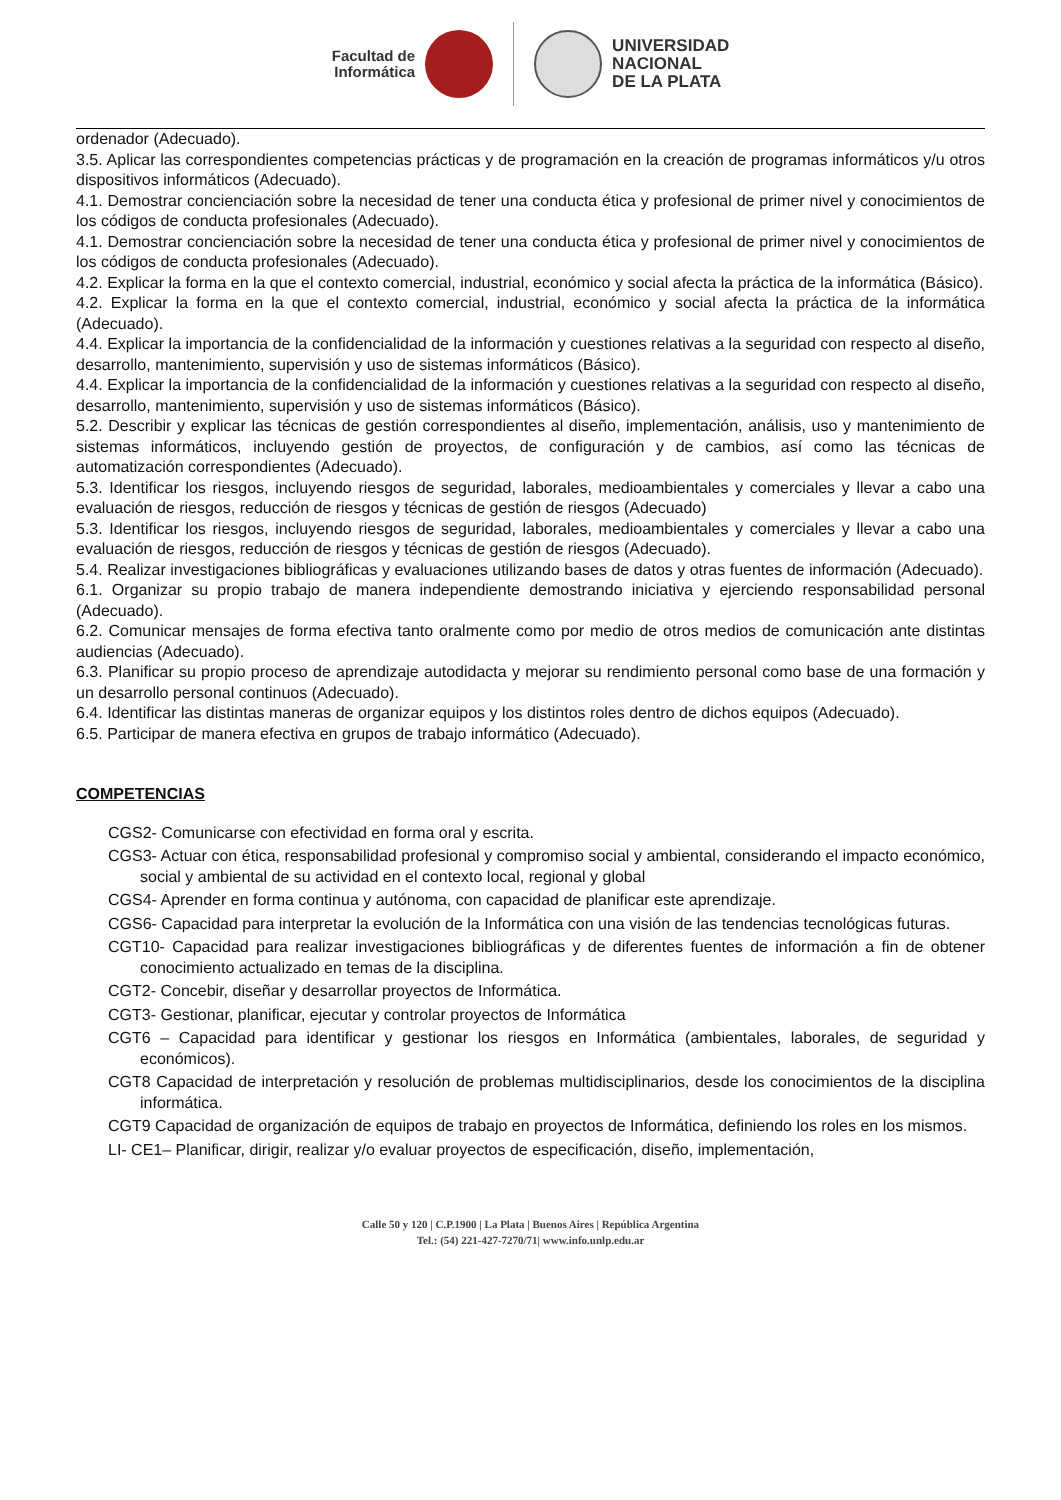Facultad de
Informática
UNIVERSIDAD
NACIONAL
DE LA PLATA
ordenador (Adecuado).
3.5. Aplicar las correspondientes competencias prácticas y de programación en la creación de programas informáticos y/u otros dispositivos informáticos (Adecuado).
4.1. Demostrar concienciación sobre la necesidad de tener una conducta ética y profesional de primer nivel y conocimientos de los códigos de conducta profesionales (Adecuado).
4.1. Demostrar concienciación sobre la necesidad de tener una conducta ética y profesional de primer nivel y conocimientos de los códigos de conducta profesionales (Adecuado).
4.2. Explicar la forma en la que el contexto comercial, industrial, económico y social afecta la práctica de la informática (Básico).
4.2. Explicar la forma en la que el contexto comercial, industrial, económico y social afecta la práctica de la informática (Adecuado).
4.4. Explicar la importancia de la confidencialidad de la información y cuestiones relativas a la seguridad con respecto al diseño, desarrollo, mantenimiento, supervisión y uso de sistemas informáticos (Básico).
4.4. Explicar la importancia de la confidencialidad de la información y cuestiones relativas a la seguridad con respecto al diseño, desarrollo, mantenimiento, supervisión y uso de sistemas informáticos (Básico).
5.2. Describir y explicar las técnicas de gestión correspondientes al diseño, implementación, análisis, uso y mantenimiento de sistemas informáticos, incluyendo gestión de proyectos, de configuración y de cambios, así como las técnicas de automatización correspondientes (Adecuado).
5.3. Identificar los riesgos, incluyendo riesgos de seguridad, laborales, medioambientales y comerciales y llevar a cabo una evaluación de riesgos, reducción de riesgos y técnicas de gestión de riesgos (Adecuado)
5.3. Identificar los riesgos, incluyendo riesgos de seguridad, laborales, medioambientales y comerciales y llevar a cabo una evaluación de riesgos, reducción de riesgos y técnicas de gestión de riesgos (Adecuado).
5.4. Realizar investigaciones bibliográficas y evaluaciones utilizando bases de datos y otras fuentes de información (Adecuado).
6.1. Organizar su propio trabajo de manera independiente demostrando iniciativa y ejerciendo responsabilidad personal (Adecuado).
6.2. Comunicar mensajes de forma efectiva tanto oralmente como por medio de otros medios de comunicación ante distintas audiencias (Adecuado).
6.3. Planificar su propio proceso de aprendizaje autodidacta y mejorar su rendimiento personal como base de una formación y un desarrollo personal continuos (Adecuado).
6.4. Identificar las distintas maneras de organizar equipos y los distintos roles dentro de dichos equipos (Adecuado).
6.5. Participar de manera efectiva en grupos de trabajo informático (Adecuado).
COMPETENCIAS
CGS2- Comunicarse con efectividad en forma oral y escrita.
CGS3- Actuar con ética, responsabilidad profesional y compromiso social y ambiental, considerando el impacto económico, social y ambiental de su actividad en el contexto local, regional y global
CGS4- Aprender en forma continua y autónoma, con capacidad de planificar este aprendizaje.
CGS6- Capacidad para interpretar la evolución de la Informática con una visión de las tendencias tecnológicas futuras.
CGT10- Capacidad para realizar investigaciones bibliográficas y de diferentes fuentes de información a fin de obtener conocimiento actualizado en temas de la disciplina.
CGT2- Concebir, diseñar y desarrollar proyectos de Informática.
CGT3- Gestionar, planificar, ejecutar y controlar proyectos de Informática
CGT6 – Capacidad para identificar y gestionar los riesgos en Informática (ambientales, laborales, de seguridad y económicos).
CGT8 Capacidad de interpretación y resolución de problemas multidisciplinarios, desde los conocimientos de la disciplina informática.
CGT9 Capacidad de organización de equipos de trabajo en proyectos de Informática, definiendo los roles en los mismos.
LI- CE1– Planificar, dirigir, realizar y/o evaluar proyectos de especificación, diseño, implementación,
Calle 50 y 120 | C.P.1900 | La Plata | Buenos Aires | República Argentina
Tel.: (54) 221-427-7270/71| www.info.unlp.edu.ar